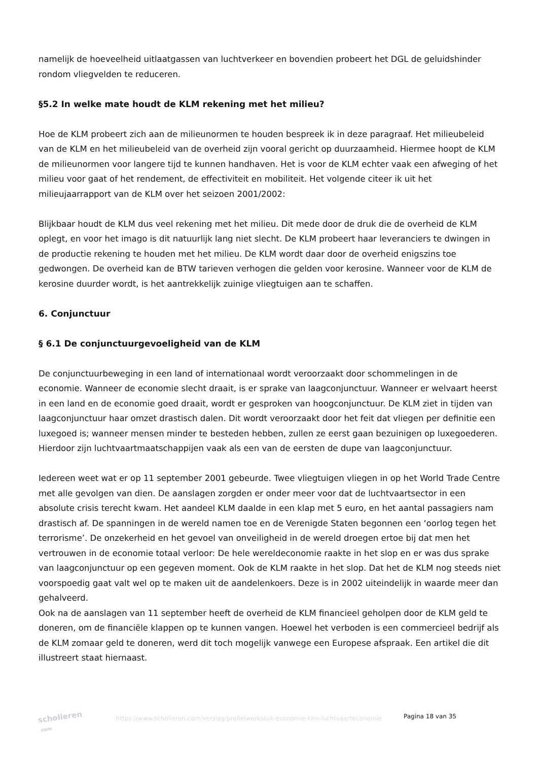namelijk de hoeveelheid uitlaatgassen van luchtverkeer en bovendien probeert het DGL de geluidshinder rondom vliegvelden te reduceren.
§5.2 In welke mate houdt de KLM rekening met het milieu?
Hoe de KLM probeert zich aan de milieunormen te houden bespreek ik in deze paragraaf. Het milieubeleid van de KLM en het milieubeleid van de overheid zijn vooral gericht op duurzaamheid. Hiermee hoopt de KLM de milieunormen voor langere tijd te kunnen handhaven. Het is voor de KLM echter vaak een afweging of het milieu voor gaat of het rendement, de effectiviteit en mobiliteit. Het volgende citeer ik uit het milieujaarrapport van de KLM over het seizoen 2001/2002:
Blijkbaar houdt de KLM dus veel rekening met het milieu. Dit mede door de druk die de overheid de KLM oplegt, en voor het imago is dit natuurlijk lang niet slecht. De KLM probeert haar leveranciers te dwingen in de productie rekening te houden met het milieu. De KLM wordt daar door de overheid enigszins toe gedwongen. De overheid kan de BTW tarieven verhogen die gelden voor kerosine. Wanneer voor de KLM de kerosine duurder wordt, is het aantrekkelijk zuinige vliegtuigen aan te schaffen.
6. Conjunctuur
§ 6.1 De conjunctuurgevoeligheid van de KLM
De conjunctuurbeweging in een land of internationaal wordt veroorzaakt door schommelingen in de economie. Wanneer de economie slecht draait, is er sprake van laagconjunctuur. Wanneer er welvaart heerst in een land en de economie goed draait, wordt er gesproken van hoogconjunctuur. De KLM ziet in tijden van laagconjunctuur haar omzet drastisch dalen. Dit wordt veroorzaakt door het feit dat vliegen per definitie een luxegoed is; wanneer mensen minder te besteden hebben, zullen ze eerst gaan bezuinigen op luxegoederen. Hierdoor zijn luchtvaartmaatschappijen vaak als een van de eersten de dupe van laagconjunctuur.
Iedereen weet wat er op 11 september 2001 gebeurde. Twee vliegtuigen vliegen in op het World Trade Centre met alle gevolgen van dien. De aanslagen zorgden er onder meer voor dat de luchtvaartsector in een absolute crisis terecht kwam. Het aandeel KLM daalde in een klap met 5 euro, en het aantal passagiers nam drastisch af. De spanningen in de wereld namen toe en de Verenigde Staten begonnen een ‘oorlog tegen het terrorisme’. De onzekerheid en het gevoel van onveiligheid in de wereld droegen ertoe bij dat men het vertrouwen in de economie totaal verloor: De hele wereldeconomie raakte in het slop en er was dus sprake van laagconjunctuur op een gegeven moment. Ook de KLM raakte in het slop. Dat het de KLM nog steeds niet voorspoedig gaat valt wel op te maken uit de aandelenkoers. Deze is in 2002 uiteindelijk in waarde meer dan gehalveerd.
Ook na de aanslagen van 11 september heeft de overheid de KLM financieel geholpen door de KLM geld te doneren, om de financiële klappen op te kunnen vangen. Hoewel het verboden is een commercieel bedrijf als de KLM zomaar geld te doneren, werd dit toch mogelijk vanwege een Europese afspraak. Een artikel die dit illustreert staat hiernaast.
scholieren
.com
https://www.scholieren.com/verslag/profielwerkstuk-economie-klm-luchtvaarteconomie
Pagina 18 van 35